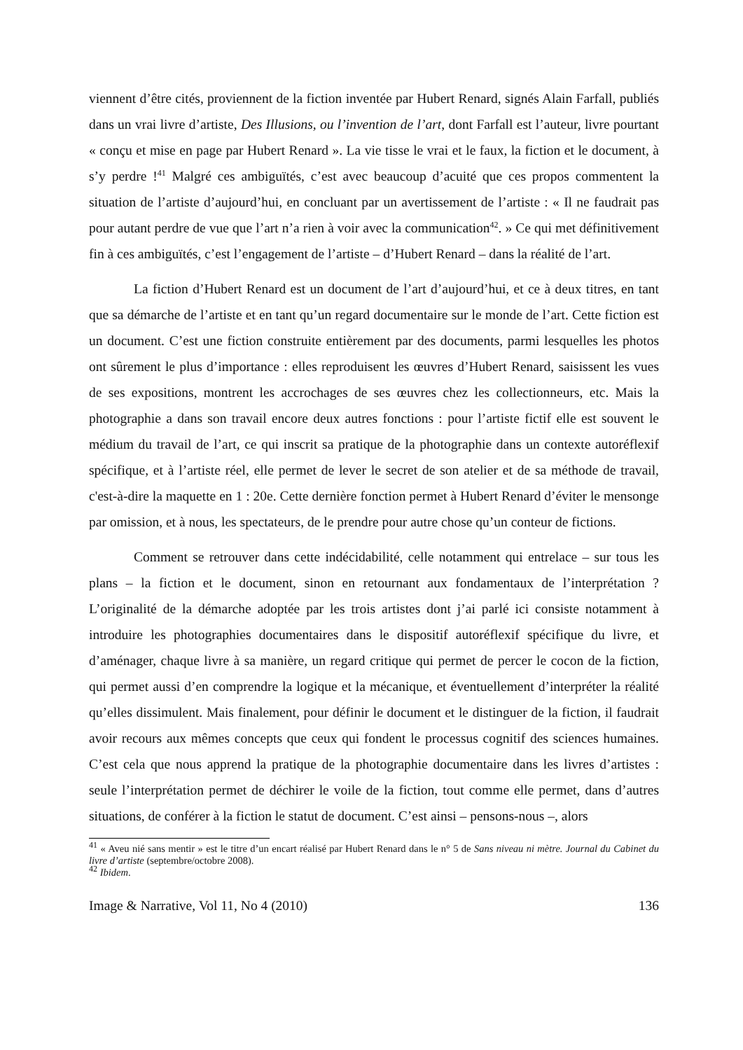viennent d’être cités, proviennent de la fiction inventée par Hubert Renard, signés Alain Farfall, publiés dans un vrai livre d’artiste, Des Illusions, ou l’invention de l’art, dont Farfall est l’auteur, livre pourtant « conçu et mise en page par Hubert Renard ». La vie tisse le vrai et le faux, la fiction et le document, à s’y perdre !<sup>41</sup> Malgré ces ambiguïtés, c’est avec beaucoup d’acuité que ces propos commentent la situation de l’artiste d’aujourd’hui, en concluant par un avertissement de l’artiste : « Il ne faudrait pas pour autant perdre de vue que l’art n’a rien à voir avec la communication<sup>42</sup>. » Ce qui met définitivement fin à ces ambiguïtés, c’est l’engagement de l’artiste – d’Hubert Renard – dans la réalité de l’art.
La fiction d’Hubert Renard est un document de l’art d’aujourd’hui, et ce à deux titres, en tant que sa démarche de l’artiste et en tant qu’un regard documentaire sur le monde de l’art. Cette fiction est un document. C’est une fiction construite entièrement par des documents, parmi lesquelles les photos ont sûrement le plus d’importance : elles reproduisent les œuvres d’Hubert Renard, saisissent les vues de ses expositions, montrent les accrochages de ses œuvres chez les collectionneurs, etc. Mais la photographie a dans son travail encore deux autres fonctions : pour l’artiste fictif elle est souvent le médium du travail de l’art, ce qui inscrit sa pratique de la photographie dans un contexte autoréflexif spécifique, et à l’artiste réel, elle permet de lever le secret de son atelier et de sa méthode de travail, c'est-à-dire la maquette en 1 : 20e. Cette dernière fonction permet à Hubert Renard d’éviter le mensonge par omission, et à nous, les spectateurs, de le prendre pour autre chose qu’un conteur de fictions.
Comment se retrouver dans cette indécidabilité, celle notamment qui entrelace – sur tous les plans – la fiction et le document, sinon en retournant aux fondamentaux de l’interprétation ? L’originalité de la démarche adoptée par les trois artistes dont j’ai parlé ici consiste notamment à introduire les photographies documentaires dans le dispositif autoréflexif spécifique du livre, et d’aménager, chaque livre à sa manière, un regard critique qui permet de percer le cocon de la fiction, qui permet aussi d’en comprendre la logique et la mécanique, et éventuellement d’interpréter la réalité qu’elles dissimulent. Mais finalement, pour définir le document et le distinguer de la fiction, il faudrait avoir recours aux mêmes concepts que ceux qui fondent le processus cognitif des sciences humaines. C’est cela que nous apprend la pratique de la photographie documentaire dans les livres d’artistes : seule l’interprétation permet de déchirer le voile de la fiction, tout comme elle permet, dans d’autres situations, de conférer à la fiction le statut de document. C’est ainsi – pensons-nous –, alors
<sup>41</sup> « Aveu nié sans mentir » est le titre d’un encart réalisé par Hubert Renard dans le n° 5 de Sans niveau ni mètre. Journal du Cabinet du livre d’artiste (septembre/octobre 2008).
<sup>42</sup> Ibidem.
Image & Narrative, Vol 11, No 4 (2010) 136